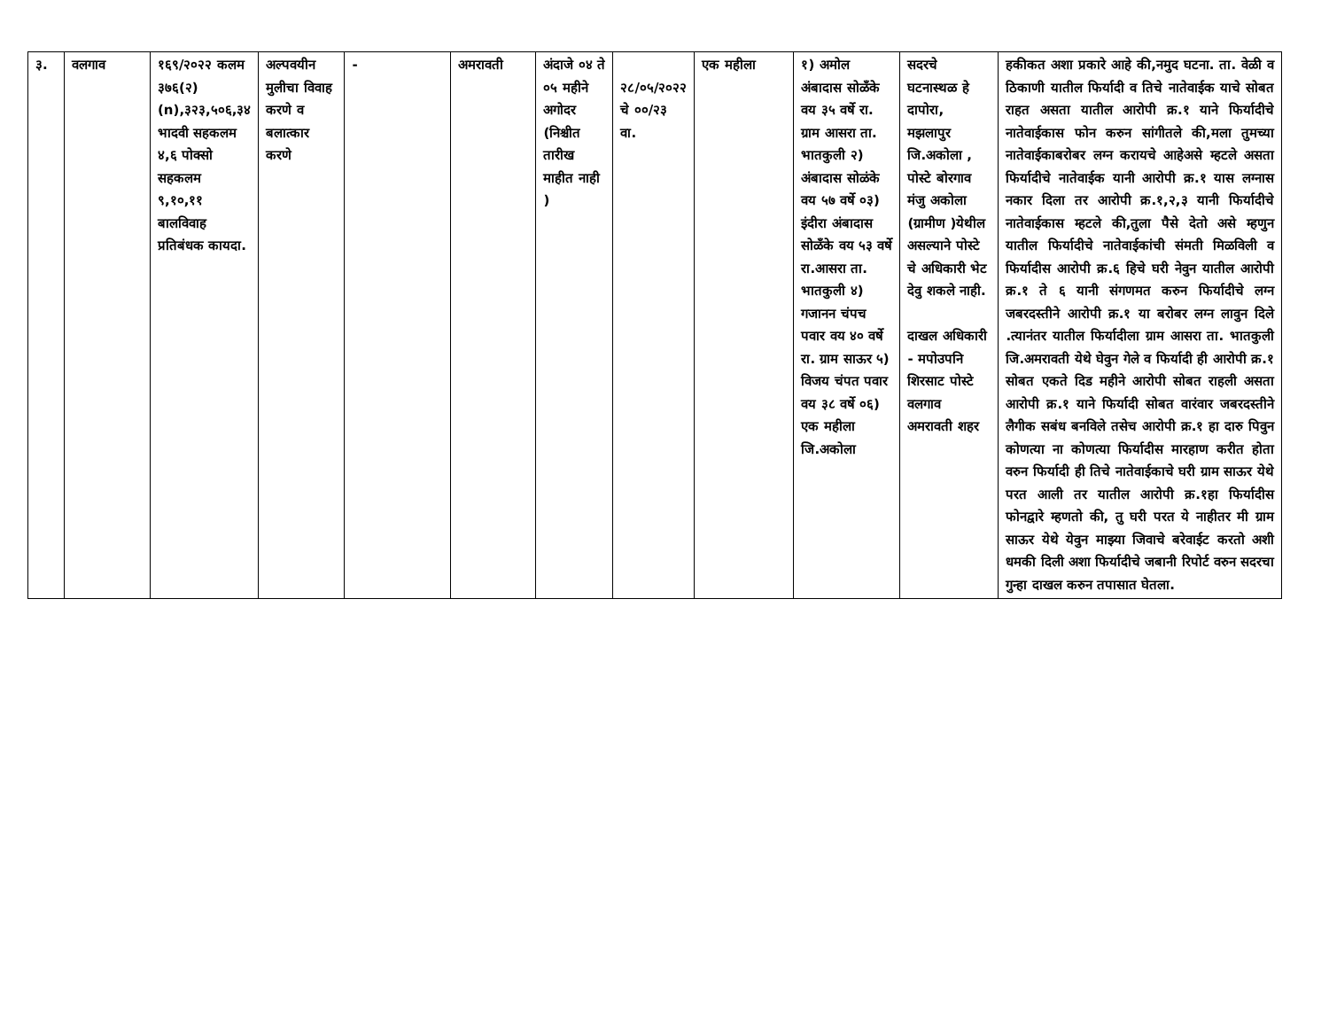| ३. | वलगाव | १६९/२०२२ कलम ३७६(२)(n),३२३,५०६,३४ भादवी सहकलम ४,६ पोक्सो सहकलम ९,१०,११ बालविवाह प्रतिबंधक कायदा. | अल्पवयीन मुलीचा विवाह करणे व बलात्कार करणे | - | अमरावती | अंदाजे ०४ ते ०५ महीने अगोदर (निश्चीत तारीख माहीत नाही ) | २८/०५/२०२२ चे ००/२३ वा. | एक महीला | १) अमोल अंबादास सोळँके वय ३५ वर्षे रा. ग्राम आसरा ता. भातकुली २) अंबादास सोळंके वय ५७ वर्षे ०३) इंदीरा अंबादास सोळँके वय ५३ वर्षे रा.आसरा ता. भातकुली ४) गजानन चंपच पवार वय ४० वर्षे रा. ग्राम साऊर ५) विजय चंपत पवार वय ३८ वर्षे ०६) एक महीला जि.अकोला | सदरचे घटनास्थळ हे दापोरा, मझलापुर जि.अकोला , पोस्टे बोरगाव मंजु अकोला (ग्रामीण )येथील असल्याने पोस्टे चे अधिकारी भेट देवु शकले नाही. दाखल अधिकारी - मपोउपनि शिरसाट पोस्टे वलगाव अमरावती शहर | हकीकत अशा प्रकारे आहे की,नमुद घटना. ता. वेळी व ठिकाणी यातील फिर्यादी व तिचे नातेवाईक याचे सोबत राहत असता यातील आरोपी क्र.१ याने फिर्यादीचे नातेवाईकास फोन करुन सांगीतले की,मला तुमच्या नातेवाईकाबरोबर लग्न करायचे आहेअसे म्हटले असता फिर्यादीचे नातेवाईक यानी आरोपी क्र.१ यास लग्नास नकार दिला तर आरोपी क्र.१,२,३ यानी फिर्यादीचे नातेवाईकास म्हटले की,तुला पैसे देतो असे म्हणुन यातील फिर्यादीचे नातेवाईकांची संमती मिळविली व फिर्यादीस आरोपी क्र.६ हिचे घरी नेवुन यातील आरोपी क्र.१ ते ६ यानी संगणमत करुन फिर्यादीचे लग्न जबरदस्तीने आरोपी क्र.१ या बरोबर लग्न लावुन दिले .त्यानंतर यातील फिर्यादीला ग्राम आसरा ता. भातकुली जि.अमरावती येथे घेवुन गेले व फिर्यादी ही आरोपी क्र.१ सोबत एकते दिड महीने आरोपी सोबत राहली असता आरोपी क्र.१ याने फिर्यादी सोबत वारंवार जबरदस्तीने लैगीक सबंध बनविले तसेच आरोपी क्र.१ हा दारु पिवुन कोणत्या ना कोणत्या फिर्यादीस मारहाण करीत होता वरुन फिर्यादी ही तिचे नातेवाईकाचे घरी ग्राम साऊर येथे परत आली तर यातील आरोपी क्र.१हा फिर्यादीस फोनद्वारे म्हणतो की, तु घरी परत ये नाहीतर मी ग्राम साऊर येथे येवुन माझ्या जिवाचे बरेवाईट करतो अशी धमकी दिली अशा फिर्यादीचे जबानी रिपोर्ट वरुन सदरचा गुन्हा दाखल करुन तपासात घेतला. |